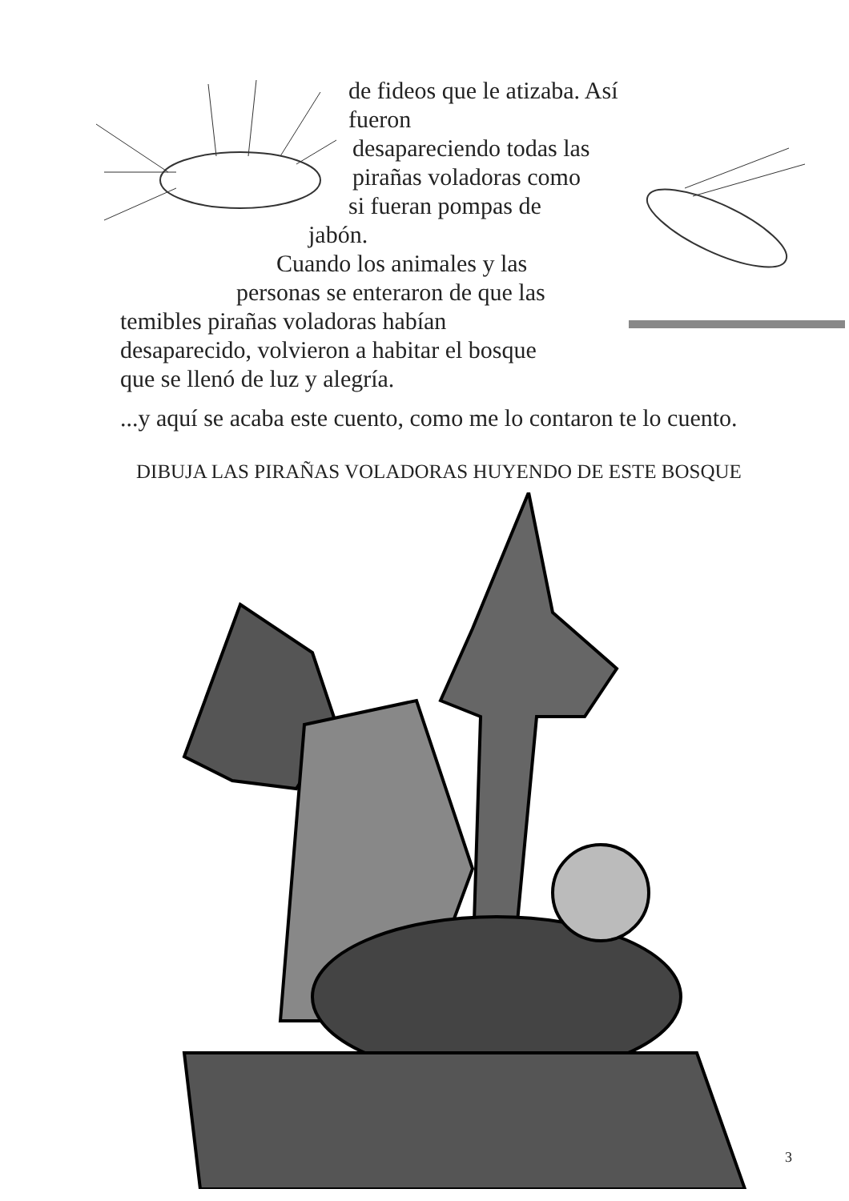de fideos que le atizaba. Así fueron
desapareciendo todas las
pirañas voladoras como
si fueran pompas de
jabón.
Cuando los animales y las
personas se enteraron de que las
temibles pirañas voladoras habían
desaparecido, volvieron a habitar el bosque
que se llenó de luz y alegría.
...y aquí se acaba este cuento, como me lo contaron te lo cuento.
DIBUJA LAS PIRAÑAS VOLADORAS HUYENDO DE ESTE BOSQUE
3